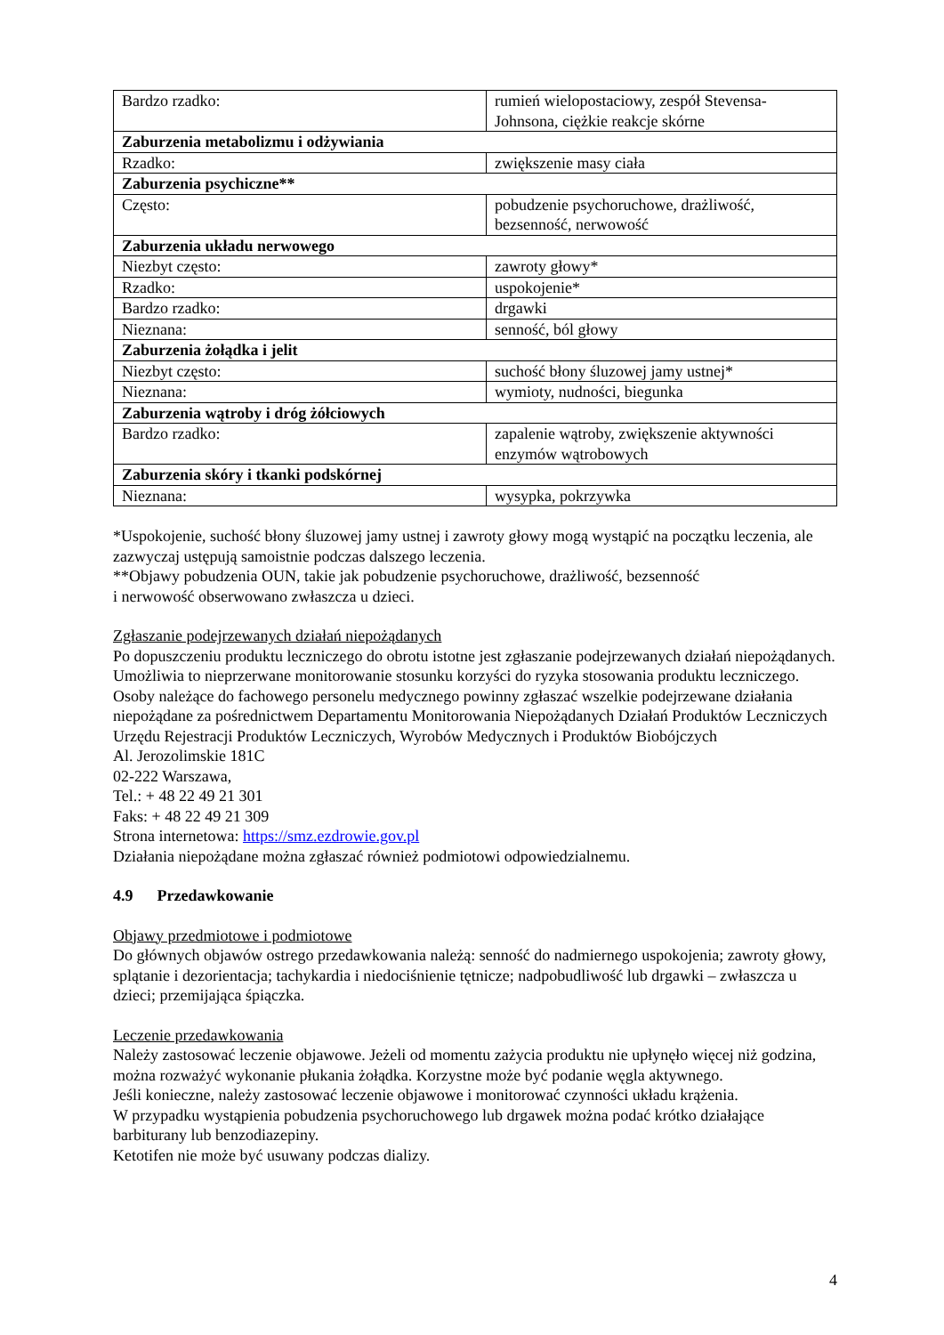| Bardzo rzadko: | rumień wielopostaciowy, zespół Stevensa-Johnsona, ciężkie reakcje skórne |
| Zaburzenia metabolizmu i odżywiania | |
| Rzadko: | zwiększenie masy ciała |
| Zaburzenia psychiczne** | |
| Często: | pobudzenie psychoruchowe, drażliwość, bezsenność, nerwowość |
| Zaburzenia układu nerwowego | |
| Niezbyt często: | zawroty głowy* |
| Rzadko: | uspokojenie* |
| Bardzo rzadko: | drgawki |
| Nieznana: | senność, ból głowy |
| Zaburzenia żołądka i jelit | |
| Niezbyt często: | suchość błony śluzowej jamy ustnej* |
| Nieznana: | wymioty, nudności, biegunka |
| Zaburzenia wątroby i dróg żółciowych | |
| Bardzo rzadko: | zapalenie wątroby, zwiększenie aktywności enzymów wątrobowych |
| Zaburzenia skóry i tkanki podskórnej | |
| Nieznana: | wysypka, pokrzywka |
*Uspokojenie, suchość błony śluzowej jamy ustnej i zawroty głowy mogą wystąpić na początku leczenia, ale zazwyczaj ustępują samoistnie podczas dalszego leczenia.
**Objawy pobudzenia OUN, takie jak pobudzenie psychoruchowe, drażliwość, bezsenność
i nerwowość obserwowano zwłaszcza u dzieci.
Zgłaszanie podejrzewanych działań niepożądanych
Po dopuszczeniu produktu leczniczego do obrotu istotne jest zgłaszanie podejrzewanych działań niepożądanych. Umożliwia to nieprzerwane monitorowanie stosunku korzyści do ryzyka stosowania produktu leczniczego. Osoby należące do fachowego personelu medycznego powinny zgłaszać wszelkie podejrzewane działania niepożądane za pośrednictwem Departamentu Monitorowania Niepożądanych Działań Produktów Leczniczych Urzędu Rejestracji Produktów Leczniczych, Wyrobów Medycznych i Produktów Biobójczych
Al. Jerozolimskie 181C
02-222 Warszawa,
Tel.: + 48 22 49 21 301
Faks: + 48 22 49 21 309
Strona internetowa: https://smz.ezdrowie.gov.pl
Działania niepożądane można zgłaszać również podmiotowi odpowiedzialnemu.
4.9 Przedawkowanie
Objawy przedmiotowe i podmiotowe
Do głównych objawów ostrego przedawkowania należą: senność do nadmiernego uspokojenia; zawroty głowy, splątanie i dezorientacja; tachykardia i niedociśnienie tętnicze; nadpobudliwość lub drgawki – zwłaszcza u dzieci; przemijająca śpiączka.
Leczenie przedawkowania
Należy zastosować leczenie objawowe. Jeżeli od momentu zażycia produktu nie upłynęło więcej niż godzina, można rozważyć wykonanie płukania żołądka. Korzystne może być podanie węgla aktywnego.
Jeśli konieczne, należy zastosować leczenie objawowe i monitorować czynności układu krążenia.
W przypadku wystąpienia pobudzenia psychoruchowego lub drgawek można podać krótko działające barbiturany lub benzodiazepiny.
Ketotifen nie może być usuwany podczas dializy.
4